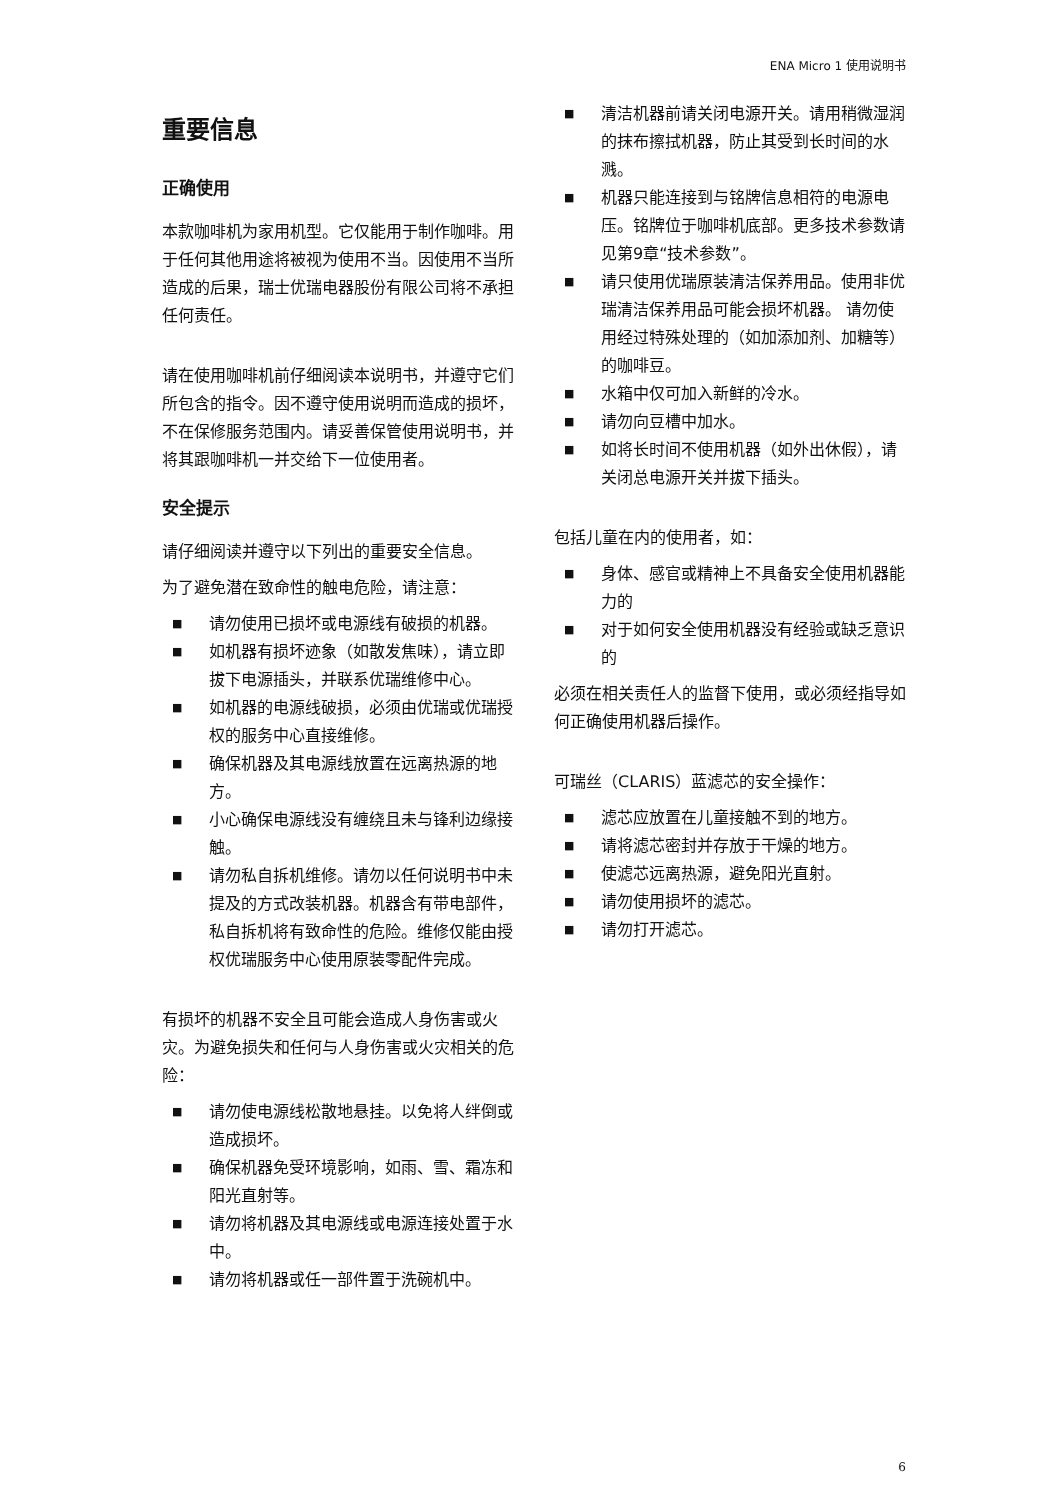ENA Micro 1 使用说明书
重要信息
正确使用
本款咖啡机为家用机型。它仅能用于制作咖啡。用于任何其他用途将被视为使用不当。因使用不当所造成的后果，瑞士优瑞电器股份有限公司将不承担任何责任。
请在使用咖啡机前仔细阅读本说明书，并遵守它们所包含的指令。因不遵守使用说明而造成的损坏，不在保修服务范围内。请妥善保管使用说明书，并将其跟咖啡机一并交给下一位使用者。
安全提示
请仔细阅读并遵守以下列出的重要安全信息。
为了避免潜在致命性的触电危险，请注意：
■ 请勿使用已损坏或电源线有破损的机器。
■ 如机器有损坏迹象（如散发焦味），请立即拔下电源插头，并联系优瑞维修中心。
■ 如机器的电源线破损，必须由优瑞或优瑞授权的服务中心直接维修。
■ 确保机器及其电源线放置在远离热源的地方。
■ 小心确保电源线没有缠绕且未与锋利边缘接触。
■ 请勿私自拆机维修。请勿以任何说明书中未提及的方式改装机器。机器含有带电部件，私自拆机将有致命性的危险。维修仅能由授权优瑞服务中心使用原装零配件完成。
有损坏的机器不安全且可能会造成人身伤害或火灾。为避免损失和任何与人身伤害或火灾相关的危险：
■ 请勿使电源线松散地悬挂。以免将人绊倒或造成损坏。
■ 确保机器免受环境影响，如雨、雪、霜冻和阳光直射等。
■ 请勿将机器及其电源线或电源连接处置于水中。
■ 请勿将机器或任一部件置于洗碗机中。
■ 清洁机器前请关闭电源开关。请用稍微湿润的抹布擦拭机器，防止其受到长时间的水溅。
■ 机器只能连接到与铭牌信息相符的电源电压。铭牌位于咖啡机底部。更多技术参数请见第9章“技术参数”。
■ 请只使用优瑞原装清洁保养用品。使用非优瑞清洁保养用品可能会损坏机器。 请勿使用经过特殊处理的（如加添加剂、加糖等）的咖啡豆。
■ 水箱中仅可加入新鲜的冷水。
■ 请勿向豆槽中加水。
■ 如将长时间不使用机器（如外出休假），请关闭总电源开关并拔下插头。
包括儿童在内的使用者，如：
■ 身体、感官或精神上不具备安全使用机器能力的
■ 对于如何安全使用机器没有经验或缺乏意识的
必须在相关责任人的监督下使用，或必须经指导如何正确使用机器后操作。
可瑞丝（CLARIS）蓝滤芯的安全操作：
■ 滤芯应放置在儿童接触不到的地方。
■ 请将滤芯密封并存放于干燥的地方。
■ 使滤芯远离热源，避免阳光直射。
■ 请勿使用损坏的滤芯。
■ 请勿打开滤芯。
6